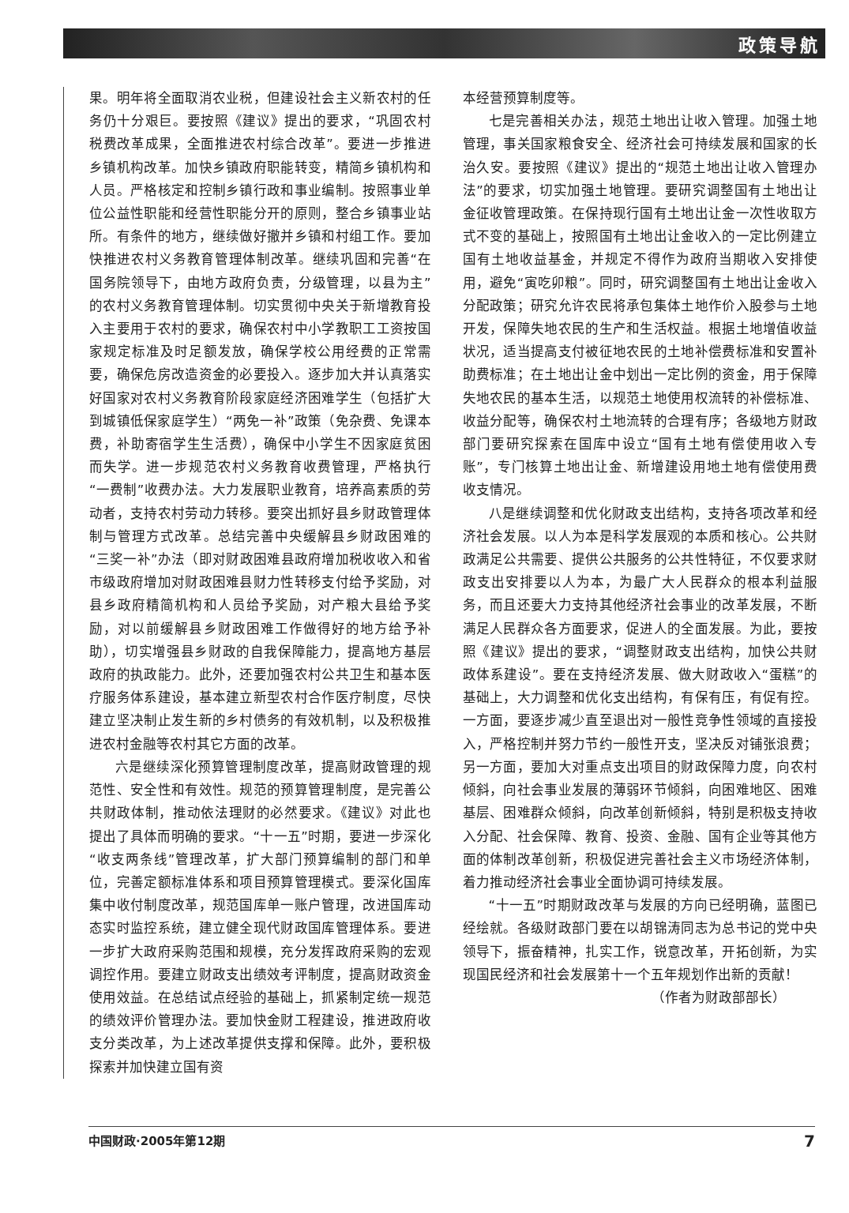政策导航
果。明年将全面取消农业税，但建设社会主义新农村的任务仍十分艰巨。要按照《建议》提出的要求，“巩固农村税费改革成果，全面推进农村综合改革”。要进一步推进乡镇机构改革。加快乡镇政府职能转变，精简乡镇机构和人员。严格核定和控制乡镇行政和事业编制。按照事业单位公益性职能和经营性职能分开的原则，整合乡镇事业站所。有条件的地方，继续做好撤并乡镇和村组工作。要加快推进农村义务教育管理体制改革。继续巩固和完善“在国务院领导下，由地方政府负责，分级管理，以县为主”的农村义务教育管理体制。切实贯彻中央关于新增教育投入主要用于农村的要求，确保农村中小学教职工工资按国家规定标准及时足额发放，确保学校公用经费的正常需要，确保危房改造资金的必要投入。逐步加大并认真落实好国家对农村义务教育阶段家庭经济困难学生（包括扩大到城镇低保家庭学生）“两免一补”政策（免杂费、免课本费，补助寄宿学生生活费），确保中小学生不因家庭贫困而失学。进一步规范农村义务教育收费管理，严格执行“一费制”收费办法。大力发展职业教育，培养高素质的劳动者，支持农村劳动力转移。要突出抓好县乡财政管理体制与管理方式改革。总结完善中央缓解县乡财政困难的“三奖一补”办法（即对财政困难县政府增加税收收入和省市级政府增加对财政困难县财力性转移支付给予奖励，对县乡政府精简机构和人员给予奖励，对产粮大县给予奖励，对以前缓解县乡财政困难工作做得好的地方给予补助），切实增强县乡财政的自我保障能力，提高地方基层政府的执政能力。此外，还要加强农村公共卫生和基本医疗服务体系建设，基本建立新型农村合作医疗制度，尽快建立坚决制止发生新的乡村债务的有效机制，以及积极推进农村金融等农村其它方面的改革。
六是继续深化预算管理制度改革，提高财政管理的规范性、安全性和有效性。规范的预算管理制度，是完善公共财政体制，推动依法理财的必然要求。《建议》对此也提出了具体而明确的要求。“十一五”时期，要进一步深化“收支两条线”管理改革，扩大部门预算编制的部门和单位，完善定额标准体系和项目预算管理模式。要深化国库集中收付制度改革，规范国库单一账户管理，改进国库动态实时监控系统，建立健全现代财政国库管理体系。要进一步扩大政府采购范围和规模，充分发挥政府采购的宏观调控作用。要建立财政支出绩效考评制度，提高财政资金使用效益。在总结试点经验的基础上，抓紧制定统一规范的绩效评价管理办法。要加快金财工程建设，推进政府收支分类改革，为上述改革提供支撑和保障。此外，要积极探索并加快建立国有资
本经营预算制度等。
七是完善相关办法，规范土地出让收入管理。加强土地管理，事关国家粮食安全、经济社会可持续发展和国家的长治久安。要按照《建议》提出的“规范土地出让收入管理办法”的要求，切实加强土地管理。要研究调整国有土地出让金征收管理政策。在保持现行国有土地出让金一次性收取方式不变的基础上，按照国有土地出让金收入的一定比例建立国有土地收益基金，并规定不得作为政府当期收入安排使用，避免“寅吃卯粮”。同时，研究调整国有土地出让金收入分配政策；研究允许农民将承包集体土地作价入股参与土地开发，保障失地农民的生产和生活权益。根据土地增值收益状况，适当提高支付被征地农民的土地补偿费标准和安置补助费标准；在土地出让金中划出一定比例的资金，用于保障失地农民的基本生活，以规范土地使用权流转的补偿标准、收益分配等，确保农村土地流转的合理有序；各级地方财政部门要研究探索在国库中设立“国有土地有偿使用收入专账”，专门核算土地出让金、新增建设用地土地有偿使用费收支情况。
八是继续调整和优化财政支出结构，支持各项改革和经济社会发展。以人为本是科学发展观的本质和核心。公共财政满足公共需要、提供公共服务的公共性特征，不仅要求财政支出安排要以人为本，为最广大人民群众的根本利益服务，而且还要大力支持其他经济社会事业的改革发展，不断满足人民群众各方面要求，促进人的全面发展。为此，要按照《建议》提出的要求，“调整财政支出结构，加快公共财政体系建设”。要在支持经济发展、做大财政收入“蛋糕”的基础上，大力调整和优化支出结构，有保有压，有促有控。一方面，要逐步减少直至退出对一般性竞争性领域的直接投入，严格控制并努力节约一般性开支，坚决反对铺张浪费；另一方面，要加大对重点支出项目的财政保障力度，向农村倾斜，向社会事业发展的薄弱环节倾斜，向困难地区、困难基层、困难群众倾斜，向改革创新倾斜，特别是积极支持收入分配、社会保障、教育、投资、金融、国有企业等其他方面的体制改革创新，积极促进完善社会主义市场经济体制，着力推动经济社会事业全面协调可持续发展。
“十一五”时期财政改革与发展的方向已经明确，蓝图已经绘就。各级财政部门要在以胡锦涛同志为总书记的党中央领导下，振奋精神，扎实工作，锐意改革，开拓创新，为实现国民经济和社会发展第十一个五年规划作出新的贡献！
（作者为财政部部长）
中国财政·2005年第12期 7